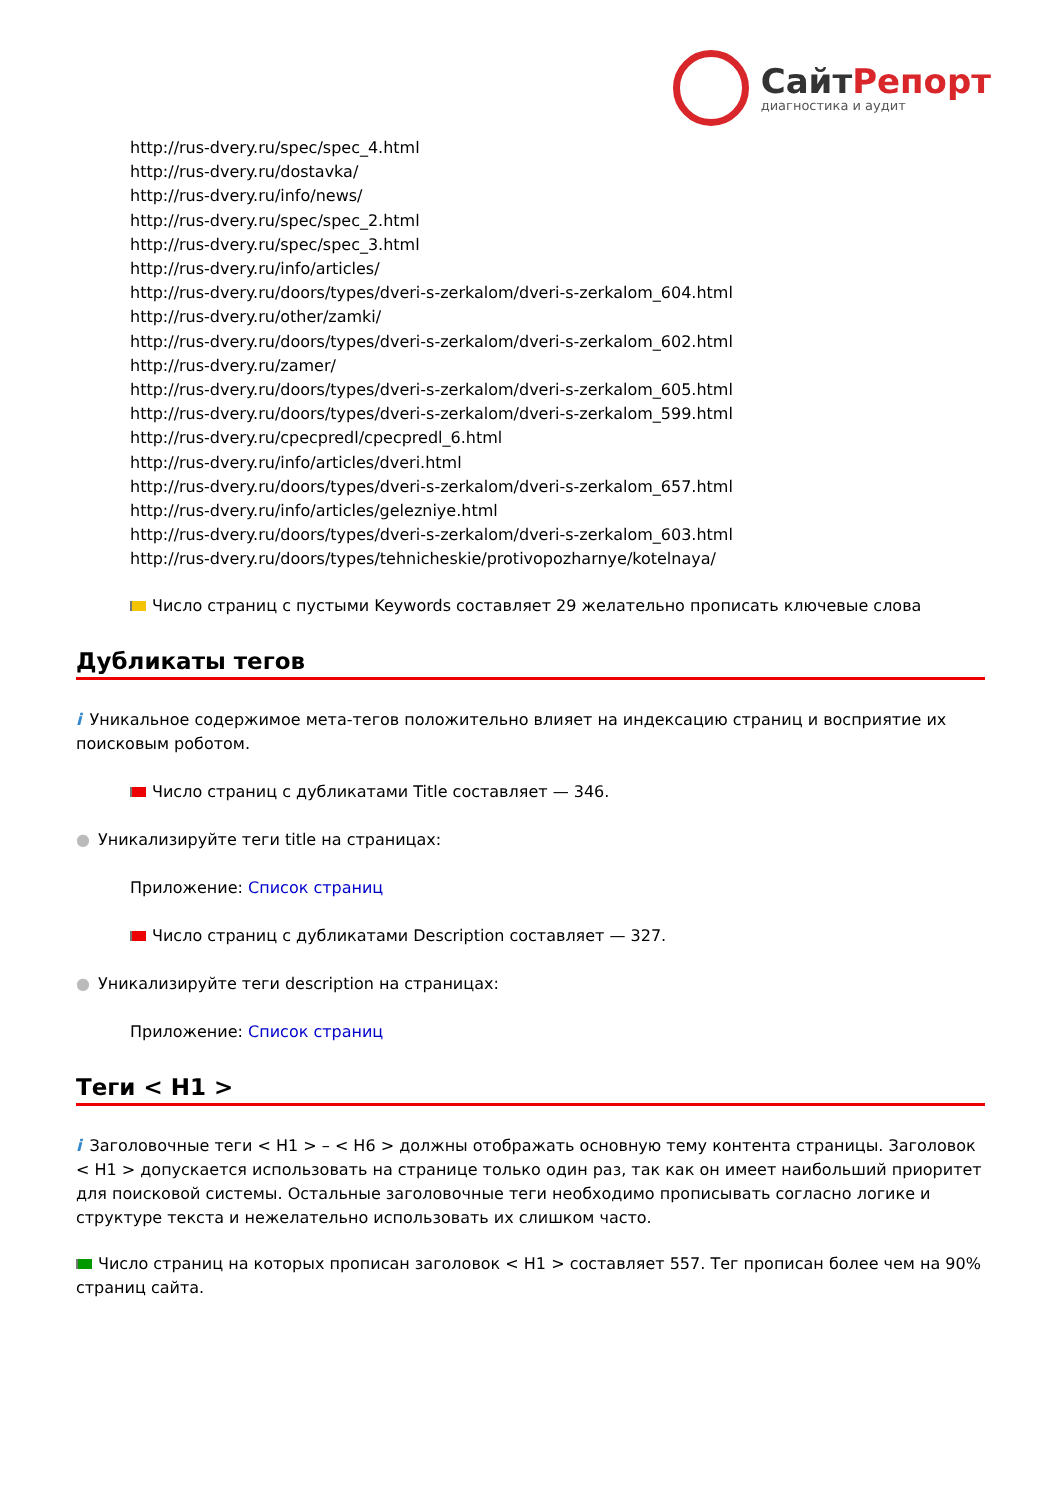СайтРепорт
диагностика и аудит
http://rus-dvery.ru/spec/spec_4.html
http://rus-dvery.ru/dostavka/
http://rus-dvery.ru/info/news/
http://rus-dvery.ru/spec/spec_2.html
http://rus-dvery.ru/spec/spec_3.html
http://rus-dvery.ru/info/articles/
http://rus-dvery.ru/doors/types/dveri-s-zerkalom/dveri-s-zerkalom_604.html
http://rus-dvery.ru/other/zamki/
http://rus-dvery.ru/doors/types/dveri-s-zerkalom/dveri-s-zerkalom_602.html
http://rus-dvery.ru/zamer/
http://rus-dvery.ru/doors/types/dveri-s-zerkalom/dveri-s-zerkalom_605.html
http://rus-dvery.ru/doors/types/dveri-s-zerkalom/dveri-s-zerkalom_599.html
http://rus-dvery.ru/cpecpredl/cpecpredl_6.html
http://rus-dvery.ru/info/articles/dveri.html
http://rus-dvery.ru/doors/types/dveri-s-zerkalom/dveri-s-zerkalom_657.html
http://rus-dvery.ru/info/articles/gelezniye.html
http://rus-dvery.ru/doors/types/dveri-s-zerkalom/dveri-s-zerkalom_603.html
http://rus-dvery.ru/doors/types/tehnicheskie/protivopozharnye/kotelnaya/
Число страниц с пустыми Keywords составляет 29 желательно прописать ключевые слова
Дубликаты тегов
i Уникальное содержимое мета-тегов положительно влияет на индексацию страниц и восприятие их поисковым роботом.
Число страниц с дубликатами Title составляет — 346.
● Уникализируйте теги title на страницах:
Приложение: Список страниц
Число страниц с дубликатами Description составляет — 327.
● Уникализируйте теги description на страницах:
Приложение: Список страниц
Теги < H1 >
i Заголовочные теги < H1 > – < H6 > должны отображать основную тему контента страницы. Заголовок < H1 > допускается использовать на странице только один раз, так как он имеет наибольший приоритет для поисковой системы. Остальные заголовочные теги необходимо прописывать согласно логике и структуре текста и нежелательно использовать их слишком часто.
Число страниц на которых прописан заголовок < H1 > составляет 557. Тег прописан более чем на 90% страниц сайта.